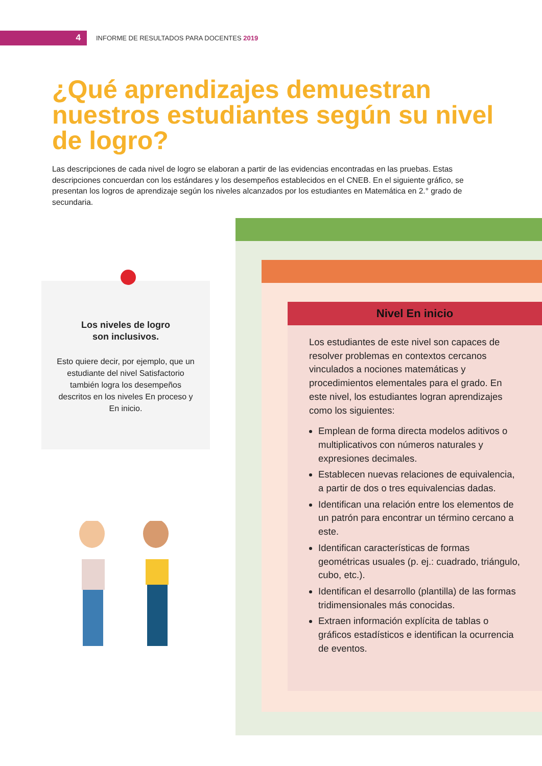4
INFORME DE RESULTADOS PARA DOCENTES 2019
¿Qué aprendizajes demuestran nuestros estudiantes según su nivel de logro?
Las descripciones de cada nivel de logro se elaboran a partir de las evidencias encontradas en las pruebas. Estas descripciones concuerdan con los estándares y los desempeños establecidos en el CNEB. En el siguiente gráfico, se presentan los logros de aprendizaje según los niveles alcanzados por los estudiantes en Matemática en 2.° grado de secundaria.
Los niveles de logro
son inclusivos.
Esto quiere decir, por ejemplo, que un estudiante del nivel Satisfactorio también logra los desempeños descritos en los niveles En proceso y En inicio.
Nivel En inicio
Los estudiantes de este nivel son capaces de resolver problemas en contextos cercanos vinculados a nociones matemáticas y procedimientos elementales para el grado. En este nivel, los estudiantes logran aprendizajes como los siguientes:
Emplean de forma directa modelos aditivos o multiplicativos con números naturales y expresiones decimales.
Establecen nuevas relaciones de equivalencia, a partir de dos o tres equivalencias dadas.
Identifican una relación entre los elementos de un patrón para encontrar un término cercano a este.
Identifican características de formas geométricas usuales (p. ej.: cuadrado, triángulo, cubo, etc.).
Identifican el desarrollo (plantilla) de las formas tridimensionales más conocidas.
Extraen información explícita de tablas o gráficos estadísticos e identifican la ocurrencia de eventos.